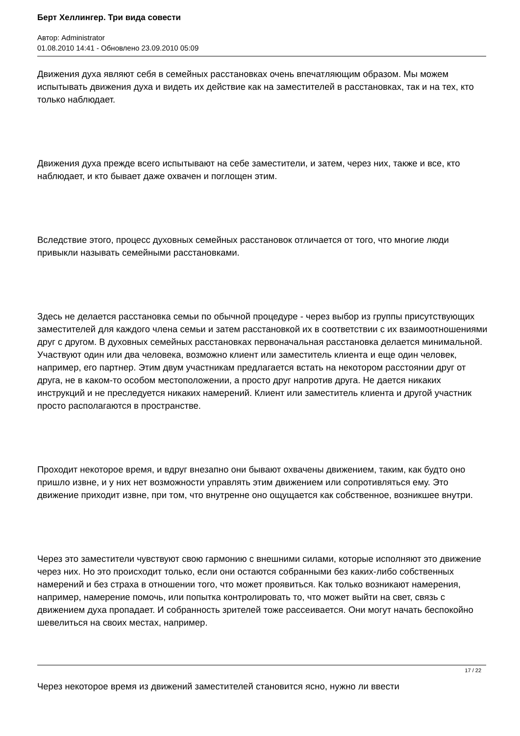Берт Хеллингер. Три вида совести
Автор: Administrator
01.08.2010 14:41 - Обновлено 23.09.2010 05:09
Движения духа являют себя в семейных расстановках очень впечатляющим образом. Мы можем испытывать движения духа и видеть их действие как на заместителей в расстановках, так и на тех, кто только наблюдает.
Движения духа прежде всего испытывают на себе заместители, и затем, через них, также и все, кто наблюдает, и кто бывает даже охвачен и поглощен этим.
Вследствие этого, процесс духовных семейных расстановок отличается от того, что многие люди привыкли называть семейными расстановками.
Здесь не делается расстановка семьи по обычной процедуре - через выбор из группы присутствующих заместителей для каждого члена семьи и затем расстановкой их в соответствии с их взаимоотношениями друг с другом. В духовных семейных расстановках первоначальная расстановка делается минимальной. Участвуют один или два человека, возможно клиент или заместитель клиента и еще один человек, например, его партнер. Этим двум участникам предлагается встать на некотором расстоянии друг от друга, не в каком-то особом местоположении, а просто друг напротив друга. Не дается никаких инструкций и не преследуется никаких намерений. Клиент или заместитель клиента и другой участник просто располагаются в пространстве.
Проходит некоторое время, и вдруг внезапно они бывают охвачены движением, таким, как будто оно пришло извне, и у них нет возможности управлять этим движением или сопротивляться ему. Это движение приходит извне, при том, что внутренне оно ощущается как собственное, возникшее внутри.
Через это заместители чувствуют свою гармонию с внешними силами, которые исполняют это движение через них. Но это происходит только, если они остаются собранными без каких-либо собственных намерений и без страха в отношении того, что может проявиться. Как только возникают намерения, например, намерение помочь, или попытка контролировать то, что может выйти на свет, связь с движением духа пропадает. И собранность зрителей тоже рассеивается. Они могут начать беспокойно шевелиться на своих местах, например.
Через некоторое время из движений заместителей становится ясно, нужно ли ввести
17 / 22